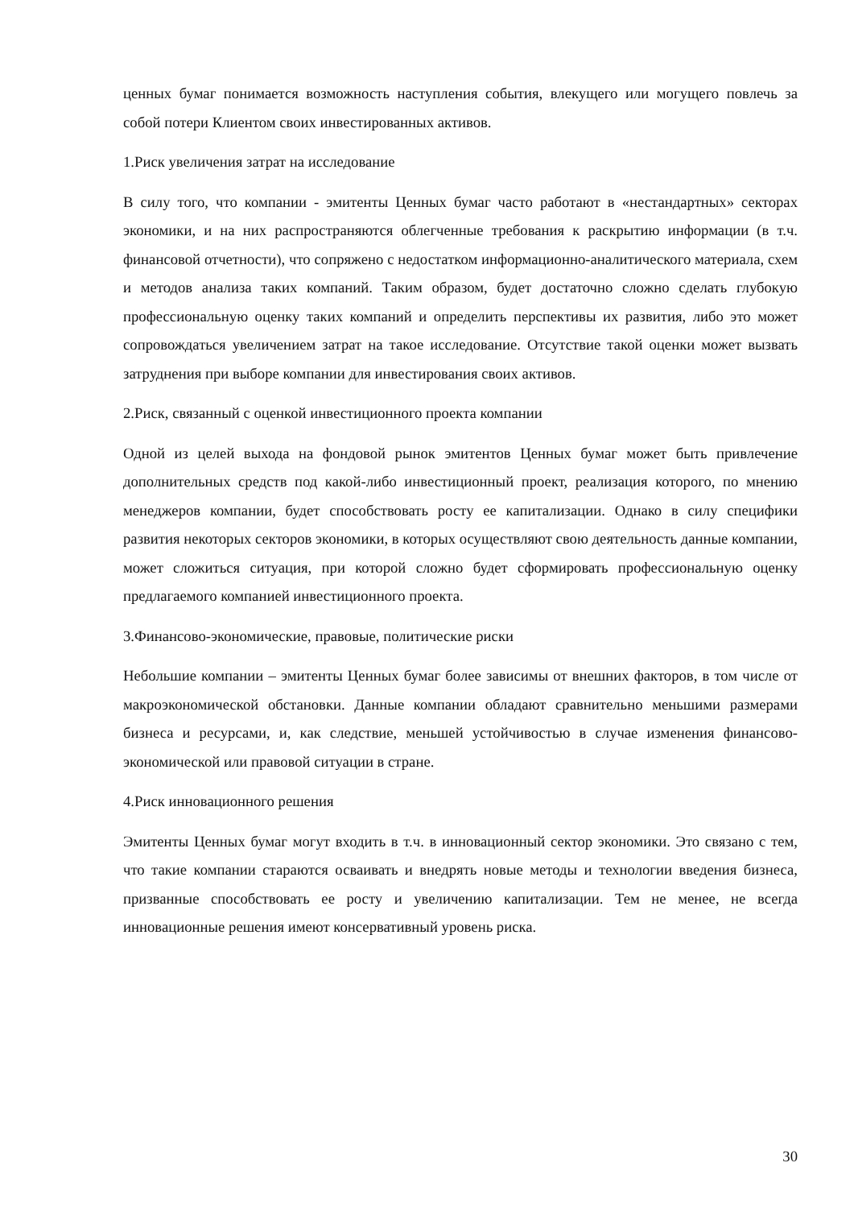ценных бумаг понимается возможность наступления события, влекущего или могущего повлечь за собой потери Клиентом своих инвестированных активов.
1.Риск увеличения затрат на исследование
В силу того, что компании - эмитенты Ценных бумаг часто работают в «нестандартных» секторах экономики, и на них распространяются облегченные требования к раскрытию информации (в т.ч. финансовой отчетности), что сопряжено с недостатком информационно-аналитического материала, схем и методов анализа таких компаний. Таким образом, будет достаточно сложно сделать глубокую профессиональную оценку таких компаний и определить перспективы их развития, либо это может сопровождаться увеличением затрат на такое исследование. Отсутствие такой оценки может вызвать затруднения при выборе компании для инвестирования своих активов.
2.Риск, связанный с оценкой инвестиционного проекта компании
Одной из целей выхода на фондовой рынок эмитентов Ценных бумаг может быть привлечение дополнительных средств под какой-либо инвестиционный проект, реализация которого, по мнению менеджеров компании, будет способствовать росту ее капитализации. Однако в силу специфики развития некоторых секторов экономики, в которых осуществляют свою деятельность данные компании, может сложиться ситуация, при которой сложно будет сформировать профессиональную оценку предлагаемого компанией инвестиционного проекта.
3.Финансово-экономические, правовые, политические риски
Небольшие компании – эмитенты Ценных бумаг более зависимы от внешних факторов, в том числе от макроэкономической обстановки. Данные компании обладают сравнительно меньшими размерами бизнеса и ресурсами, и, как следствие, меньшей устойчивостью в случае изменения финансово-экономической или правовой ситуации в стране.
4.Риск инновационного решения
Эмитенты Ценных бумаг могут входить в т.ч. в инновационный сектор экономики. Это связано с тем, что такие компании стараются осваивать и внедрять новые методы и технологии введения бизнеса, призванные способствовать ее росту и увеличению капитализации. Тем не менее, не всегда инновационные решения имеют консервативный уровень риска.
30